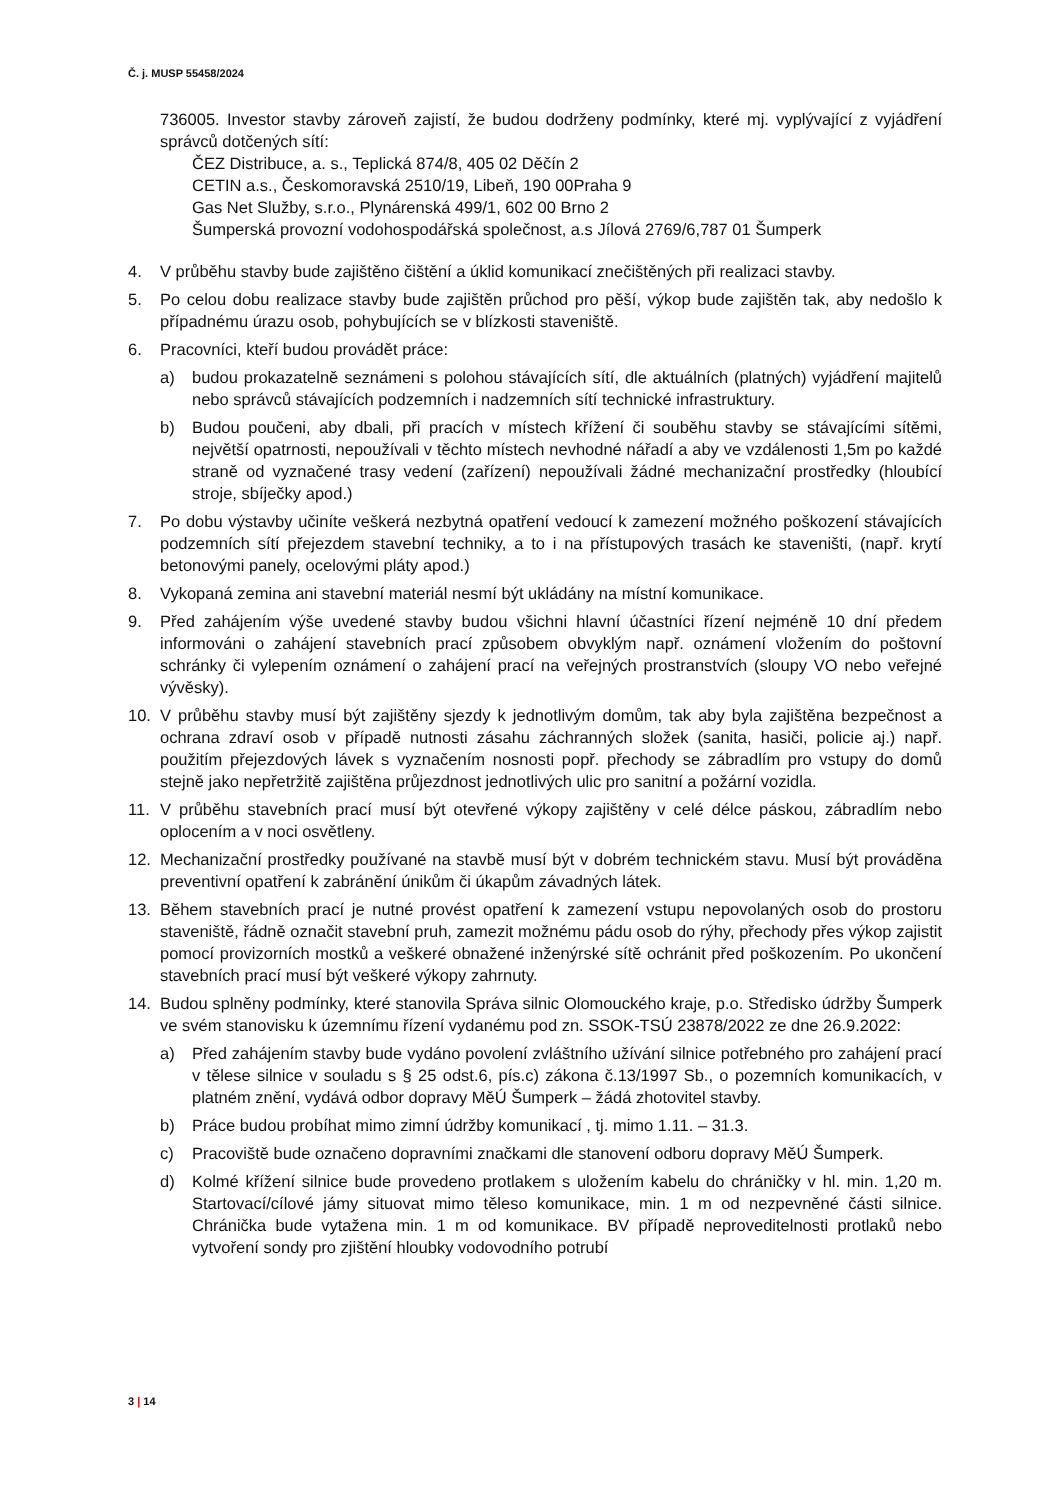Č. j. MUSP 55458/2024
736005. Investor stavby zároveň zajistí, že budou dodrženy podmínky, které mj. vyplývající z vyjádření správců dotčených sítí:
ČEZ Distribuce, a. s., Teplická 874/8, 405 02 Děčín 2
CETIN a.s., Českomoravská 2510/19, Libeň, 190 00Praha 9
Gas Net Služby, s.r.o., Plynárenská 499/1, 602 00 Brno 2
Šumperská provozní vodohospodářská společnost, a.s Jílová 2769/6,787 01 Šumperk
4. V průběhu stavby bude zajištěno čištění a úklid komunikací znečištěných při realizaci stavby.
5. Po celou dobu realizace stavby bude zajištěn průchod pro pěší, výkop bude zajištěn tak, aby nedošlo k případnému úrazu osob, pohybujících se v blízkosti staveniště.
6. Pracovníci, kteří budou provádět práce:
a) budou prokazatelně seznámeni s polohou stávajících sítí, dle aktuálních (platných) vyjádření majitelů nebo správců stávajících podzemních i nadzemních sítí technické infrastruktury.
b) Budou poučeni, aby dbali, při pracích v místech křížení či souběhu stavby se stávajícími sítěmi, největší opatrnosti, nepoužívali v těchto místech nevhodné nářadí a aby ve vzdálenosti 1,5m po každé straně od vyznačené trasy vedení (zařízení) nepoužívali žádné mechanizační prostředky (hloubící stroje, sbíječky apod.)
7. Po dobu výstavby učiníte veškerá nezbytná opatření vedoucí k zamezení možného poškození stávajících podzemních sítí přejezdem stavební techniky, a to i na přístupových trasách ke staveništi, (např. krytí betonovými panely, ocelovými pláty apod.)
8. Vykopaná zemina ani stavební materiál nesmí být ukládány na místní komunikace.
9. Před zahájením výše uvedené stavby budou všichni hlavní účastníci řízení nejméně 10 dní předem informováni o zahájení stavebních prací způsobem obvyklým např. oznámení vložením do poštovní schránky či vylepením oznámení o zahájení prací na veřejných prostranstvích (sloupy VO nebo veřejné vývěsky).
10. V průběhu stavby musí být zajištěny sjezdy k jednotlivým domům, tak aby byla zajištěna bezpečnost a ochrana zdraví osob v případě nutnosti zásahu záchranných složek (sanita, hasiči, policie aj.) např. použitím přejezdových lávek s vyznačením nosnosti popř. přechody se zábradlím pro vstupy do domů stejně jako nepřetržitě zajištěna průjezdnost jednotlivých ulic pro sanitní a požární vozidla.
11. V průběhu stavebních prací musí být otevřené výkopy zajištěny v celé délce páskou, zábradlím nebo oplocením a v noci osvětleny.
12. Mechanizační prostředky používané na stavbě musí být v dobrém technickém stavu. Musí být prováděna preventivní opatření k zabránění únikům či úkapům závadných látek.
13. Během stavebních prací je nutné provést opatření k zamezení vstupu nepovolaných osob do prostoru staveniště, řádně označit stavební pruh, zamezit možnému pádu osob do rýhy, přechody přes výkop zajistit pomocí provizorních mostků a veškeré obnažené inženýrské sítě ochránit před poškozením. Po ukončení stavebních prací musí být veškeré výkopy zahrnuty.
14. Budou splněny podmínky, které stanovila Správa silnic Olomouckého kraje, p.o. Středisko údržby Šumperk ve svém stanovisku k územnímu řízení vydanému pod zn. SSOK-TSÚ 23878/2022 ze dne 26.9.2022:
a) Před zahájením stavby bude vydáno povolení zvláštního užívání silnice potřebného pro zahájení prací v tělese silnice v souladu s § 25 odst.6, pís.c) zákona č.13/1997 Sb., o pozemních komunikacích, v platném znění, vydává odbor dopravy MěÚ Šumperk – žádá zhotovitel stavby.
b) Práce budou probíhat mimo zimní údržby komunikací , tj. mimo 1.11. – 31.3.
c) Pracoviště bude označeno dopravními značkami dle stanovení odboru dopravy MěÚ Šumperk.
d) Kolmé křížení silnice bude provedeno protlakem s uložením kabelu do chráničky v hl. min. 1,20 m. Startovací/cílové jámy situovat mimo těleso komunikace, min. 1 m od nezpevněné části silnice. Chránička bude vytažena min. 1 m od komunikace. BV případě neproveditelnosti protlaků nebo vytvoření sondy pro zjištění hloubky vodovodního potrubí
3 | 14